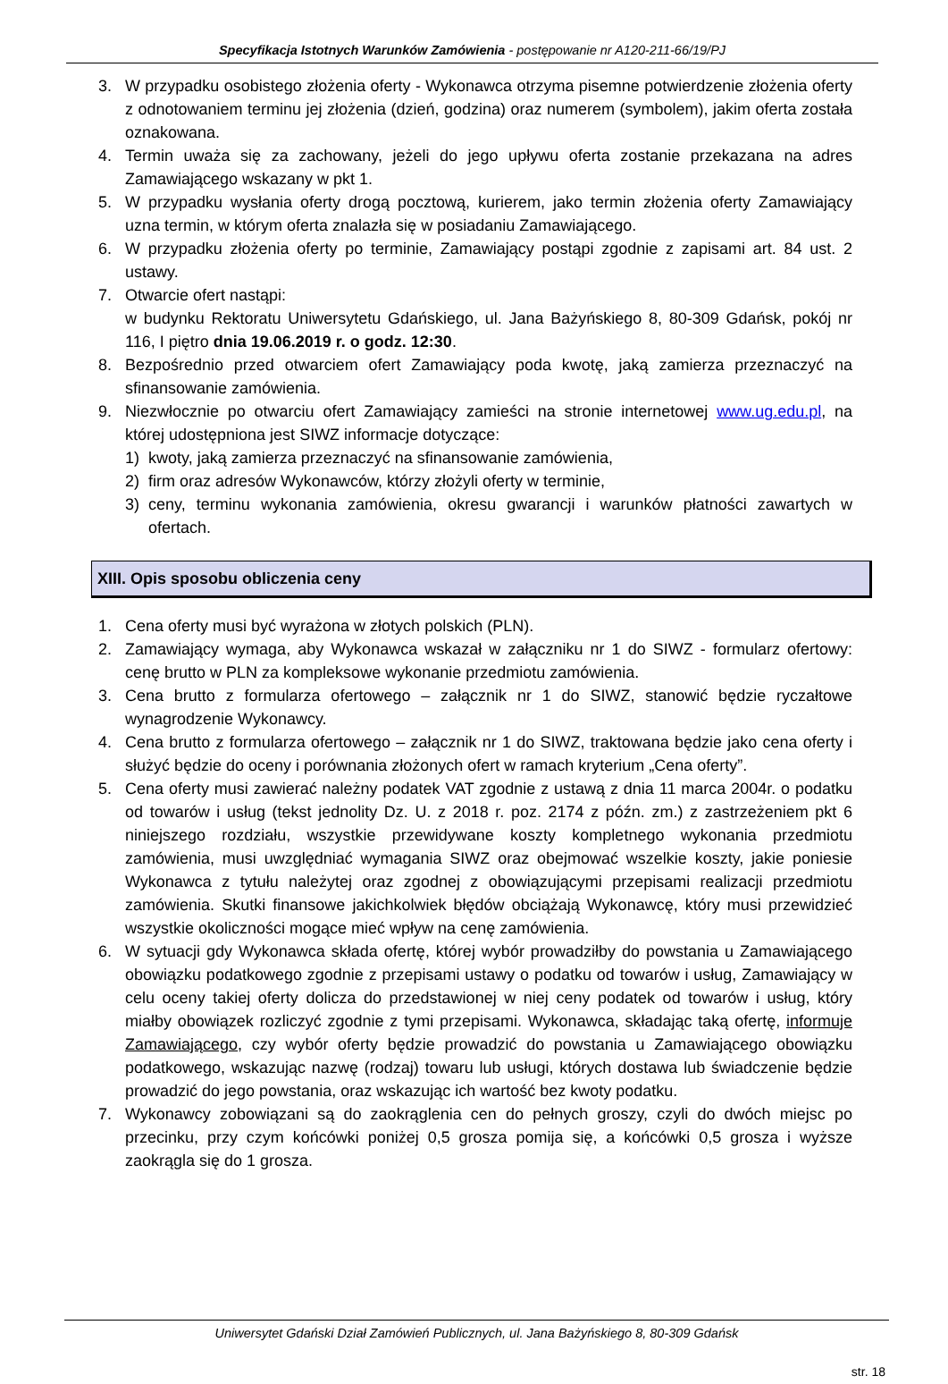Specyfikacja Istotnych Warunków Zamówienia - postępowanie nr A120-211-66/19/PJ
3. W przypadku osobistego złożenia oferty - Wykonawca otrzyma pisemne potwierdzenie złożenia oferty z odnotowaniem terminu jej złożenia (dzień, godzina) oraz numerem (symbolem), jakim oferta została oznakowana.
4. Termin uważa się za zachowany, jeżeli do jego upływu oferta zostanie przekazana na adres Zamawiającego wskazany w pkt 1.
5. W przypadku wysłania oferty drogą pocztową, kurierem, jako termin złożenia oferty Zamawiający uzna termin, w którym oferta znalazła się w posiadaniu Zamawiającego.
6. W przypadku złożenia oferty po terminie, Zamawiający postąpi zgodnie z zapisami art. 84 ust. 2 ustawy.
7. Otwarcie ofert nastąpi:
w budynku Rektoratu Uniwersytetu Gdańskiego, ul. Jana Bażyńskiego 8, 80-309 Gdańsk, pokój nr 116, I piętro dnia 19.06.2019 r. o godz. 12:30.
8. Bezpośrednio przed otwarciem ofert Zamawiający poda kwotę, jaką zamierza przeznaczyć na sfinansowanie zamówienia.
9. Niezwłocznie po otwarciu ofert Zamawiający zamieści na stronie internetowej www.ug.edu.pl, na której udostępniona jest SIWZ informacje dotyczące:
1) kwoty, jaką zamierza przeznaczyć na sfinansowanie zamówienia,
2) firm oraz adresów Wykonawców, którzy złożyli oferty w terminie,
3) ceny, terminu wykonania zamówienia, okresu gwarancji i warunków płatności zawartych w ofertach.
XIII. Opis sposobu obliczenia ceny
1. Cena oferty musi być wyrażona w złotych polskich (PLN).
2. Zamawiający wymaga, aby Wykonawca wskazał w załączniku nr 1 do SIWZ - formularz ofertowy: cenę brutto w PLN za kompleksowe wykonanie przedmiotu zamówienia.
3. Cena brutto z formularza ofertowego – załącznik nr 1 do SIWZ, stanowić będzie ryczałtowe wynagrodzenie Wykonawcy.
4. Cena brutto z formularza ofertowego – załącznik nr 1 do SIWZ, traktowana będzie jako cena oferty i służyć będzie do oceny i porównania złożonych ofert w ramach kryterium „Cena oferty”.
5. Cena oferty musi zawierać należny podatek VAT zgodnie z ustawą z dnia 11 marca 2004r. o podatku od towarów i usług (tekst jednolity Dz. U. z 2018 r. poz. 2174 z późn. zm.) z zastrzeżeniem pkt 6 niniejszego rozdziału, wszystkie przewidywane koszty kompletnego wykonania przedmiotu zamówienia, musi uwzględniać wymagania SIWZ oraz obejmować wszelkie koszty, jakie poniesie Wykonawca z tytułu należytej oraz zgodnej z obowiązującymi przepisami realizacji przedmiotu zamówienia. Skutki finansowe jakichkolwiek błędów obciążają Wykonawcę, który musi przewidzieć wszystkie okoliczności mogące mieć wpływ na cenę zamówienia.
6. W sytuacji gdy Wykonawca składa ofertę, której wybór prowadziłby do powstania u Zamawiającego obowiązku podatkowego zgodnie z przepisami ustawy o podatku od towarów i usług, Zamawiający w celu oceny takiej oferty dolicza do przedstawionej w niej ceny podatek od towarów i usług, który miałby obowiązek rozliczyć zgodnie z tymi przepisami. Wykonawca, składając taką ofertę, informuje Zamawiającego, czy wybór oferty będzie prowadzić do powstania u Zamawiającego obowiązku podatkowego, wskazując nazwę (rodzaj) towaru lub usługi, których dostawa lub świadczenie będzie prowadzić do jego powstania, oraz wskazując ich wartość bez kwoty podatku.
7. Wykonawcy zobowiązani są do zaokrąglenia cen do pełnych groszy, czyli do dwóch miejsc po przecinku, przy czym końcówki poniżej 0,5 grosza pomija się, a końcówki 0,5 grosza i wyższe zaokrągla się do 1 grosza.
Uniwersytet Gdański Dział Zamówień Publicznych, ul. Jana Bażyńskiego 8, 80-309 Gdańsk
str. 18